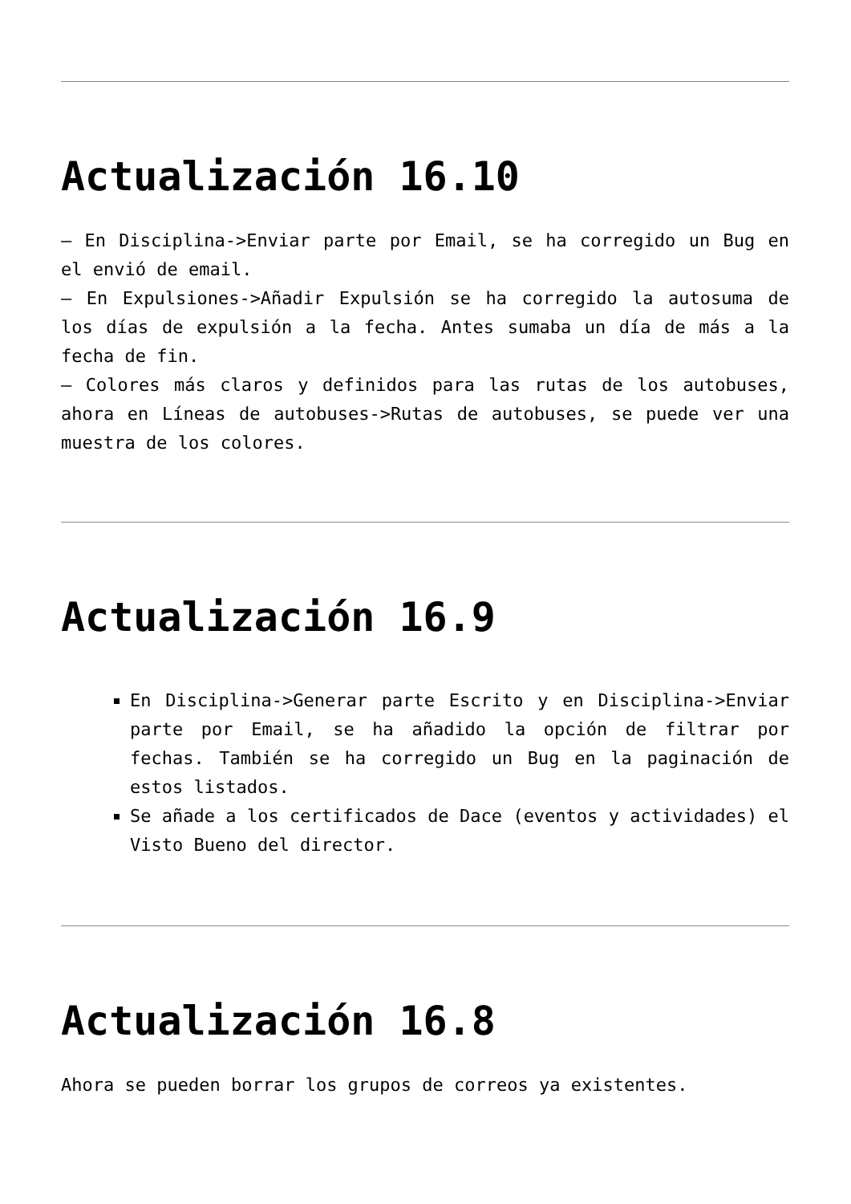Actualización 16.10
– En Disciplina->Enviar parte por Email, se ha corregido un Bug en el envió de email.
– En Expulsiones->Añadir Expulsión se ha corregido la autosuma de los días de expulsión a la fecha. Antes sumaba un día de más a la fecha de fin.
– Colores más claros y definidos para las rutas de los autobuses, ahora en Líneas de autobuses->Rutas de autobuses, se puede ver una muestra de los colores.
Actualización 16.9
En Disciplina->Generar parte Escrito y en Disciplina->Enviar parte por Email, se ha añadido la opción de filtrar por fechas. También se ha corregido un Bug en la paginación de estos listados.
Se añade a los certificados de Dace (eventos y actividades) el Visto Bueno del director.
Actualización 16.8
Ahora se pueden borrar los grupos de correos ya existentes.